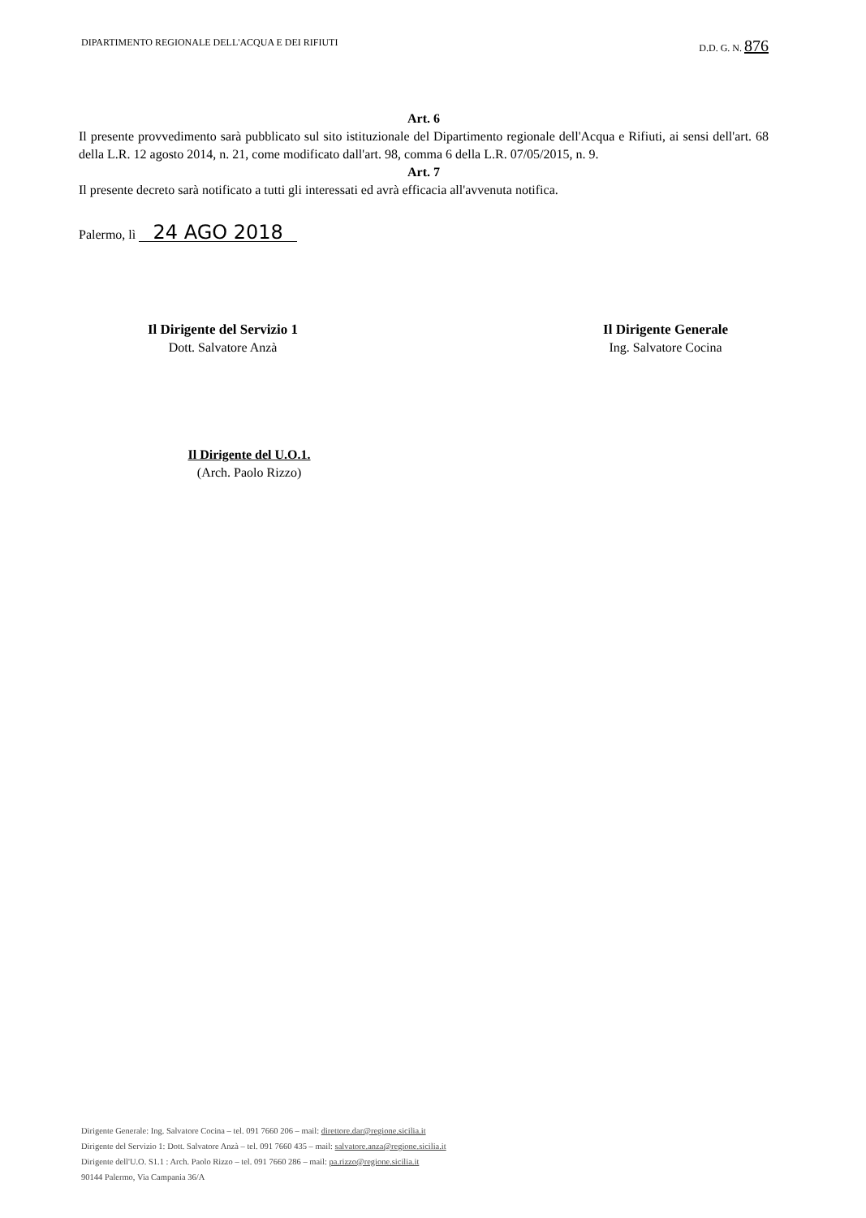DIPARTIMENTO REGIONALE DELL'ACQUA E DEI RIFIUTI D.D. G. N. 876
Art. 6
Il presente provvedimento sarà pubblicato sul sito istituzionale del Dipartimento regionale dell'Acqua e Rifiuti, ai sensi dell'art. 68 della L.R. 12 agosto 2014, n. 21, come modificato dall'art. 98, comma 6 della L.R. 07/05/2015, n. 9.
Art. 7
Il presente decreto sarà notificato a tutti gli interessati ed avrà efficacia all'avvenuta notifica.
Palermo, lì 24 AGO 2018
Il Dirigente del Servizio 1
Dott. Salvatore Anzà
Il Dirigente Generale
Ing. Salvatore Cocina
Il Dirigente del U.O.1.
(Arch. Paolo Rizzo)
Dirigente Generale: Ing. Salvatore Cocina – tel. 091 7660 206 – mail: direttore.dar@regione.sicilia.it
Dirigente del Servizio 1: Dott. Salvatore Anzà – tel. 091 7660 435 – mail: salvatore.anza@regione.sicilia.it
Dirigente dell'U.O. S1.1 : Arch. Paolo Rizzo – tel. 091 7660 286 – mail: pa.rizzo@regione.sicilia.it
90144 Palermo, Via Campania 36/A